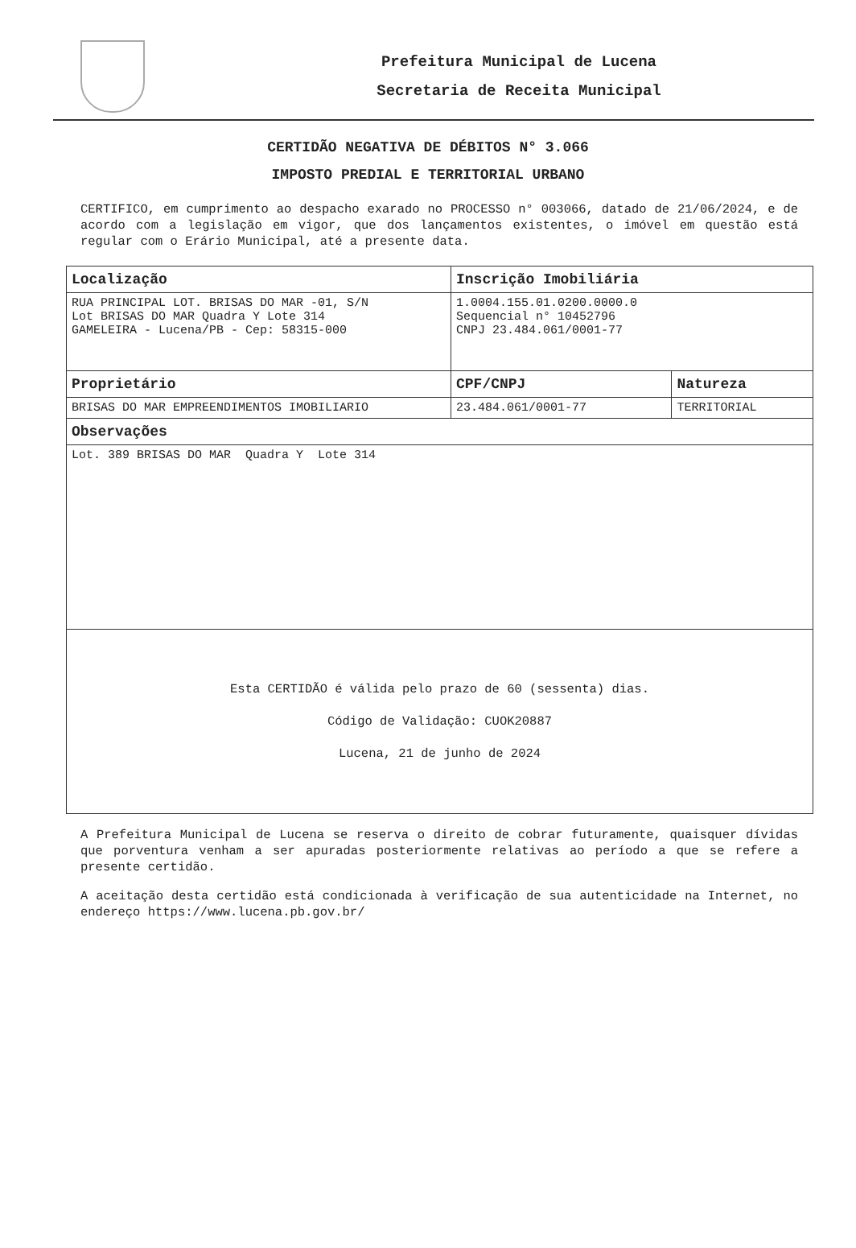Prefeitura Municipal de Lucena
Secretaria de Receita Municipal
CERTIDÃO NEGATIVA DE DÉBITOS N° 3.066
IMPOSTO PREDIAL E TERRITORIAL URBANO
CERTIFICO, em cumprimento ao despacho exarado no PROCESSO n° 003066, datado de 21/06/2024, e de acordo com a legislação em vigor, que dos lançamentos existentes, o imóvel em questão está regular com o Erário Municipal, até a presente data.
| Localização | Inscrição Imobiliária | |
| --- | --- | --- |
| RUA PRINCIPAL LOT. BRISAS DO MAR -01, S/N Lot BRISAS DO MAR Quadra Y Lote 314 GAMELEIRA - Lucena/PB - Cep: 58315-000 | 1.0004.155.01.0200.0000.0 Sequencial n° 10452796 CNPJ 23.484.061/0001-77 | |
| Proprietário | CPF/CNPJ | Natureza |
| BRISAS DO MAR EMPREENDIMENTOS IMOBILIARIO | 23.484.061/0001-77 | TERRITORIAL |
| Observações | | |
| Lot. 389 BRISAS DO MAR Quadra Y Lote 314 | | |
| Esta CERTIDÃO é válida pelo prazo de 60 (sessenta) dias. Código de Validação: CUOK20887 Lucena, 21 de junho de 2024 | | |
A Prefeitura Municipal de Lucena se reserva o direito de cobrar futuramente, quaisquer dívidas que porventura venham a ser apuradas posteriormente relativas ao período a que se refere a presente certidão.
A aceitação desta certidão está condicionada à verificação de sua autenticidade na Internet, no endereço https://www.lucena.pb.gov.br/